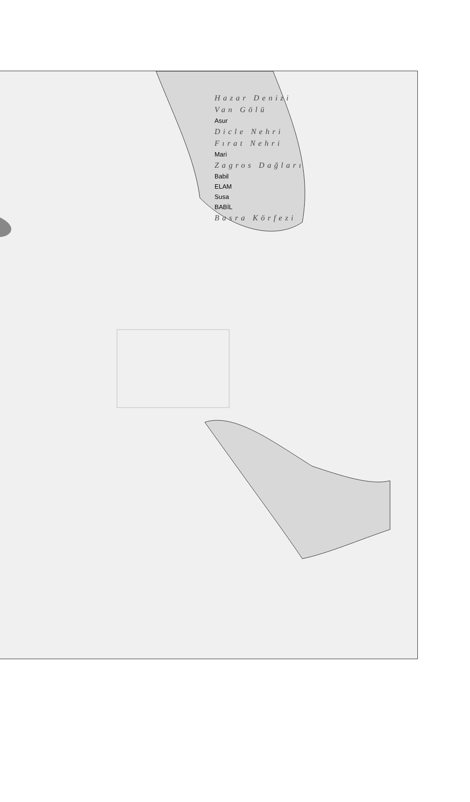Hazar Denizi
Van Gölü
Asur
Dicle Nehri
Fırat Nehri
Mari
Zagros Dağları
Babil
ELAM
Susa
BABİL
Basra Körfezi